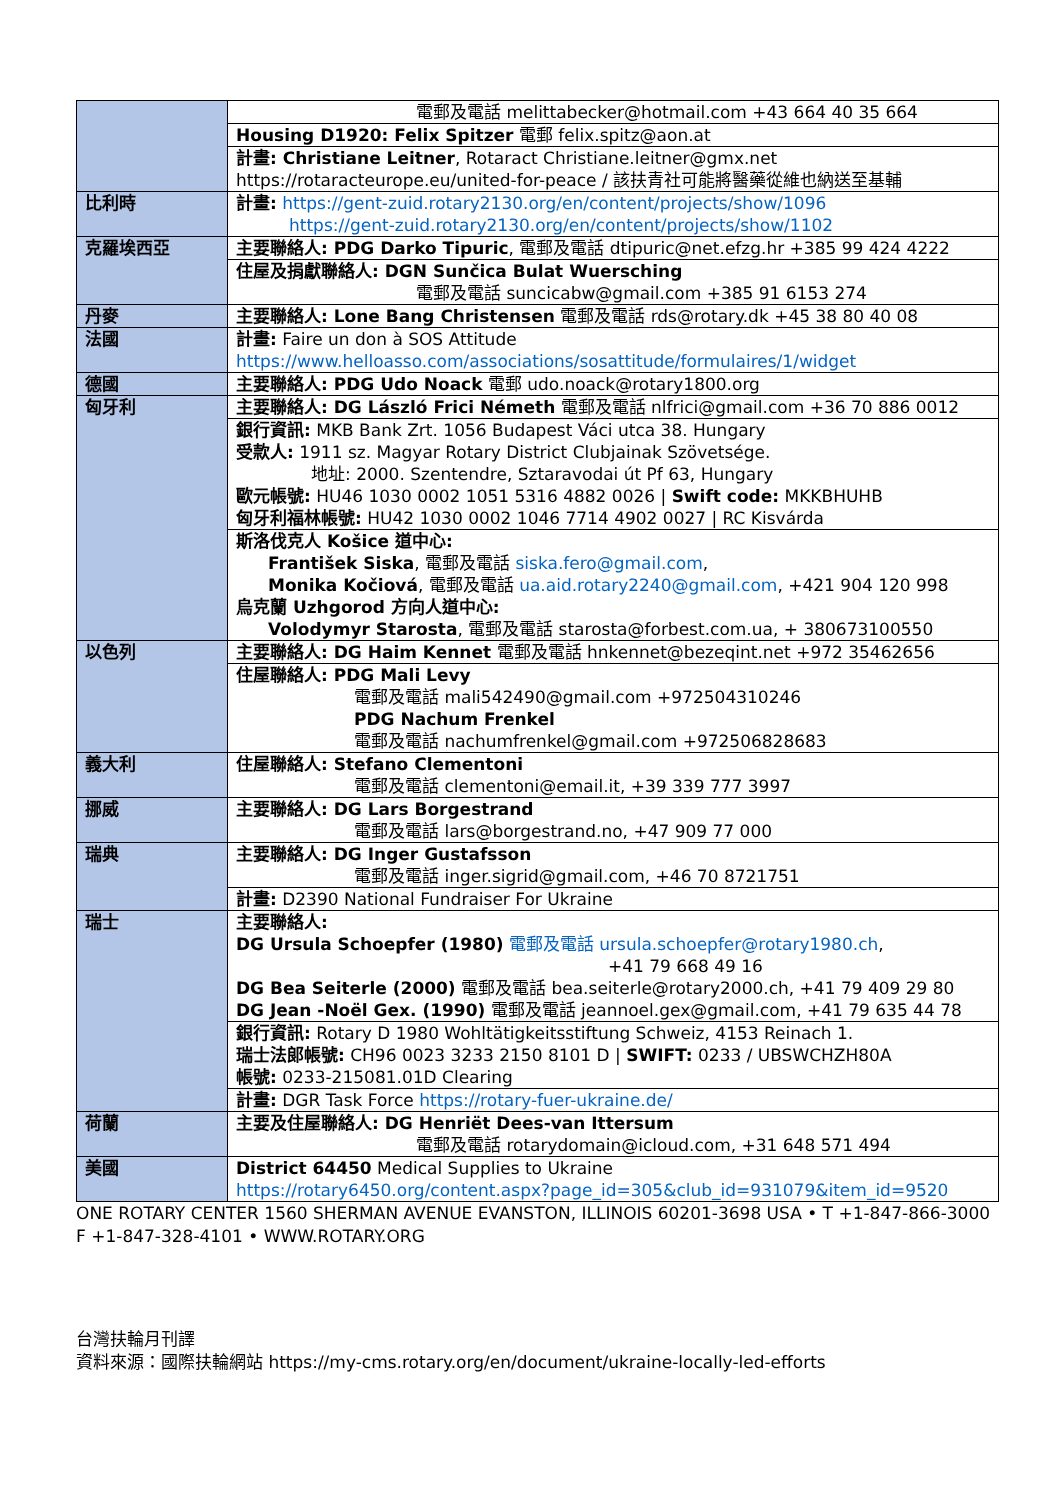| | 電郵及電話 melittabecker@hotmail.com +43 664 40 35 664 |
| | Housing D1920: Felix Spitzer 電郵 felix.spitz@aon.at |
| | 計畫: Christiane Leitner , Rotaract Christiane.leitner@gmx.net https://rotaracteurope.eu/united-for-peace / 該扶青社可能將醫藥從維也納送至基輔 |
| 比利時 | 計畫: https://gent-zuid.rotary2130.org/en/content/projects/show/1096 https://gent-zuid.rotary2130.org/en/content/projects/show/1102 |
| 克羅埃西亞 | 主要聯絡人: PDG Darko Tipuric , 電郵及電話 dtipuric@net.efzg.hr +385 99 424 4222 |
| | 住屋及捐獻聯絡人: DGN Sunčica Bulat Wuersching 電郵及電話 suncicabw@gmail.com +385 91 6153 274 |
| 丹麥 | 主要聯絡人: Lone Bang Christensen 電郵及電話 rds@rotary.dk +45 38 80 40 08 |
| 法國 | 計畫: Faire un don à SOS Attitude https://www.helloasso.com/associations/sosattitude/formulaires/1/widget |
| 德國 | 主要聯絡人: PDG Udo Noack 電郵 udo.noack@rotary1800.org |
| 匈牙利 | 主要聯絡人: DG László Frici Németh 電郵及電話 nlfrici@gmail.com +36 70 886 0012 |
| | 銀行資訊: MKB Bank Zrt. 1056 Budapest Váci utca 38. Hungary 受款人: 1911 sz. Magyar Rotary District Clubjainak Szövetsége. 地址: 2000. Szentendre, Sztaravodai út Pf 63, Hungary 歐元帳號: HU46 1030 0002 1051 5316 4882 0026 / Swift code: MKKBHUHB 匈牙利福林帳號: HU42 1030 0002 1046 7714 4902 0027 / RC Kisvárda |
| | 斯洛伐克人 Košice 道中心: František Siska , 電郵及電話 siska.fero@gmail.com , Monika Kočiová , 電郵及電話 ua.aid.rotary2240@gmail.com , +421 904 120 998 烏克蘭 Uzhgorod 方向人道中心: Volodymyr Starosta , 電郵及電話 starosta@forbest.com.ua, + 380673100550 |
| 以色列 | 主要聯絡人: DG Haim Kennet 電郵及電話 hnkennet@bezeqint.net +972 35462656 |
| | 住屋聯絡人: PDG Mali Levy 電郵及電話 mali542490@gmail.com +972504310246 PDG Nachum Frenkel 電郵及電話 nachumfrenkel@gmail.com +972506828683 |
| 義大利 | 住屋聯絡人: Stefano Clementoni 電郵及電話 clementoni@email.it, +39 339 777 3997 |
| 挪威 | 主要聯絡人: DG Lars Borgestrand 電郵及電話 lars@borgestrand.no, +47 909 77 000 |
| 瑞典 | 主要聯絡人: DG Inger Gustafsson 電郵及電話 inger.sigrid@gmail.com, +46 70 8721751 |
| | 計畫: D2390 National Fundraiser For Ukraine |
| 瑞士 | 主要聯絡人: DG Ursula Schoepfer (1980) 電郵及電話 ursula.schoepfer@rotary1980.ch , +41 79 668 49 16 DG Bea Seiterle (2000) 電郵及電話 bea.seiterle@rotary2000.ch, +41 79 409 29 80 DG Jean -Noël Gex. (1990) 電郵及電話 jeannoel.gex@gmail.com, +41 79 635 44 78 |
| | 銀行資訊: Rotary D 1980 Wohltätigkeitsstiftung Schweiz, 4153 Reinach 1. 瑞士法郎帳號: CH96 0023 3233 2150 8101 D / SWIFT: 0233 / UBSWCHZH80A 帳號: 0233-215081.01D Clearing |
| | 計畫: DGR Task Force https://rotary-fuer-ukraine.de/ |
| 荷蘭 | 主要及住屋聯絡人: DG Henriët Dees-van Ittersum 電郵及電話 rotarydomain@icloud.com, +31 648 571 494 |
| 美國 | District 64450 Medical Supplies to Ukraine https://rotary6450.org/content.aspx?page_id=305&club_id=931079&item_id=9520 |
ONE ROTARY CENTER 1560 SHERMAN AVENUE EVANSTON, ILLINOIS 60201-3698 USA • T +1-847-866-3000 F +1-847-328-4101 • WWW.ROTARY.ORG
台灣扶輪月刊譯
資料來源：國際扶輪網站 https://my-cms.rotary.org/en/document/ukraine-locally-led-efforts